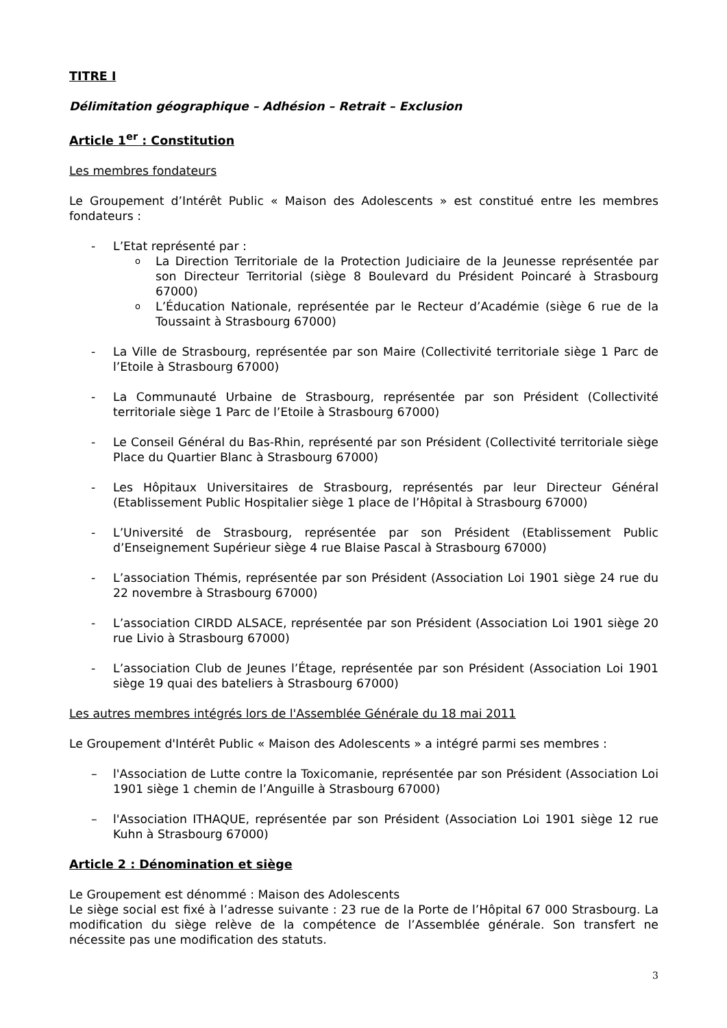TITRE I
Délimitation géographique – Adhésion – Retrait – Exclusion
Article 1<sup>er</sup> : Constitution
Les membres fondateurs
Le Groupement d’Intérêt Public « Maison des Adolescents » est constitué entre les membres fondateurs :
- L’Etat représenté par :
o La Direction Territoriale de la Protection Judiciaire de la Jeunesse représentée par son Directeur Territorial (siège 8 Boulevard du Président Poincaré à Strasbourg 67000)
o L’Éducation Nationale, représentée par le Recteur d’Académie (siège 6 rue de la Toussaint à Strasbourg 67000)
- La Ville de Strasbourg, représentée par son Maire (Collectivité territoriale siège 1 Parc de l’Etoile à Strasbourg 67000)
- La Communauté Urbaine de Strasbourg, représentée par son Président (Collectivité territoriale siège 1 Parc de l’Etoile à Strasbourg 67000)
- Le Conseil Général du Bas-Rhin, représenté par son Président (Collectivité territoriale siège Place du Quartier Blanc à Strasbourg 67000)
- Les Hôpitaux Universitaires de Strasbourg, représentés par leur Directeur Général (Etablissement Public Hospitalier siège 1 place de l’Hôpital à Strasbourg 67000)
- L’Université de Strasbourg, représentée par son Président (Etablissement Public d’Enseignement Supérieur siège 4 rue Blaise Pascal à Strasbourg 67000)
- L’association Thémis, représentée par son Président (Association Loi 1901 siège 24 rue du 22 novembre à Strasbourg 67000)
- L’association CIRDD ALSACE, représentée par son Président (Association Loi 1901 siège 20 rue Livio à Strasbourg 67000)
- L’association Club de Jeunes l’Étage, représentée par son Président (Association Loi 1901 siège 19 quai des bateliers à Strasbourg 67000)
Les autres membres intégrés lors de l'Assemblée Générale du 18 mai 2011
Le Groupement d'Intérêt Public « Maison des Adolescents » a intégré parmi ses membres :
– l'Association de Lutte contre la Toxicomanie, représentée par son Président (Association Loi 1901 siège 1 chemin de l’Anguille à Strasbourg 67000)
– l'Association ITHAQUE, représentée par son Président (Association Loi 1901 siège 12 rue Kuhn à Strasbourg 67000)
Article 2 : Dénomination et siège
Le Groupement est dénommé : Maison des Adolescents
Le siège social est fixé à l’adresse suivante : 23 rue de la Porte de l’Hôpital 67 000 Strasbourg. La modification du siège relève de la compétence de l’Assemblée générale. Son transfert ne nécessite pas une modification des statuts.
3